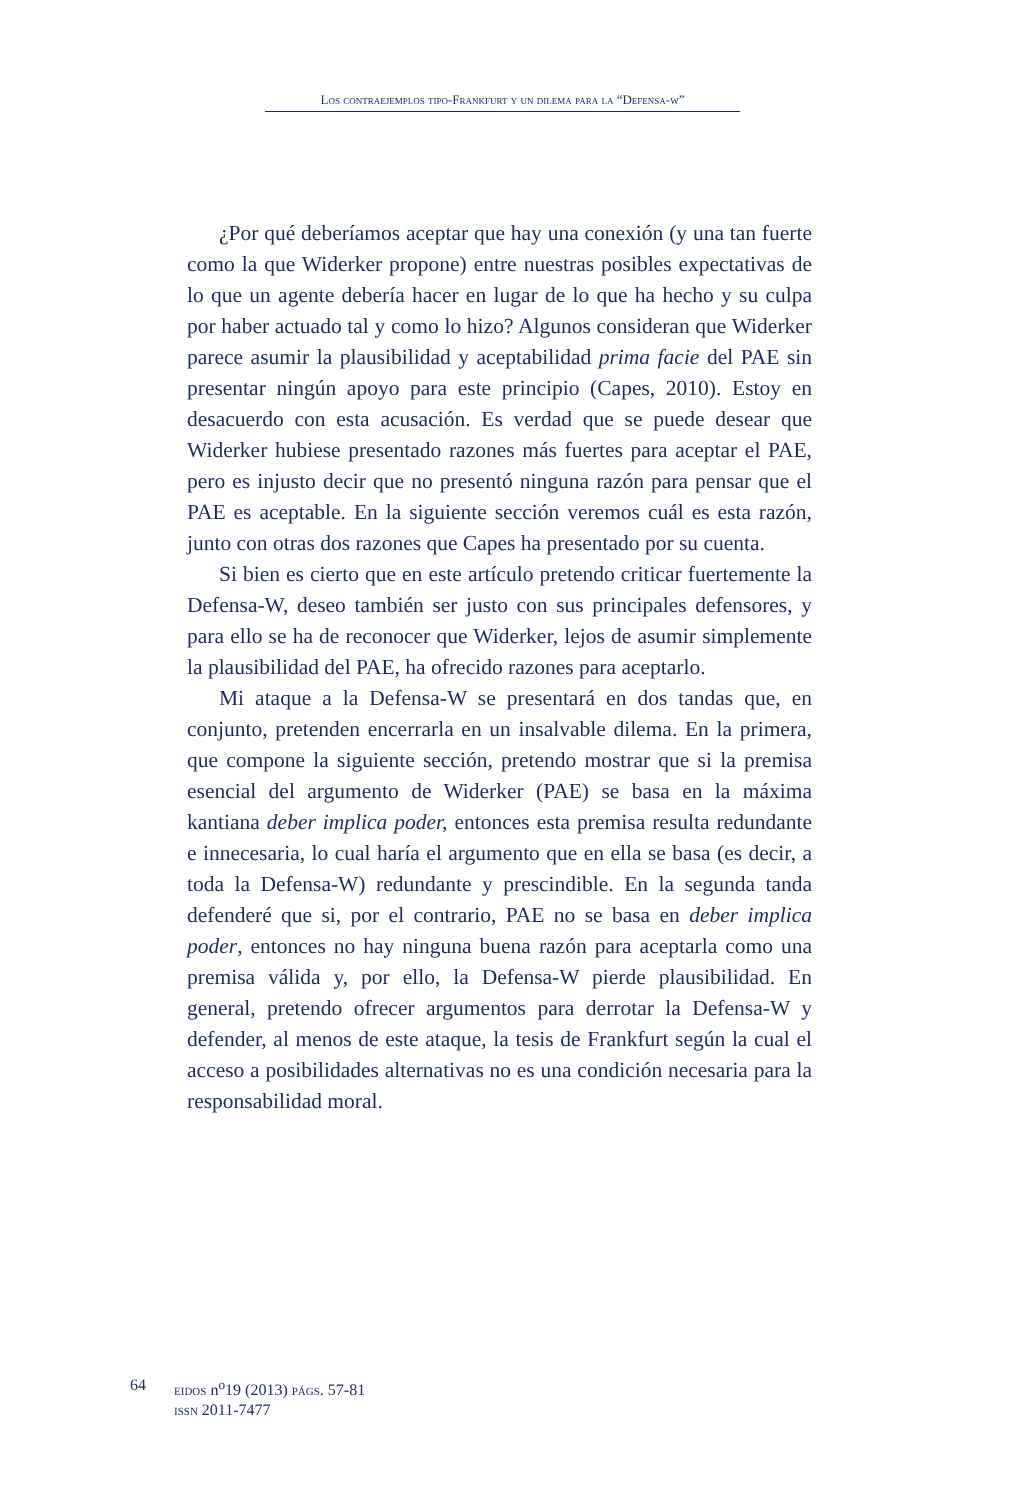Los contraejemplos tipo-Frankfurt y un dilema para la “Defensa-w”
¿Por qué deberíamos aceptar que hay una conexión (y una tan fuerte como la que Widerker propone) entre nuestras posibles expectativas de lo que un agente debería hacer en lugar de lo que ha hecho y su culpa por haber actuado tal y como lo hizo? Algunos consideran que Widerker parece asumir la plausibilidad y aceptabilidad prima facie del PAE sin presentar ningún apoyo para este principio (Capes, 2010). Estoy en desacuerdo con esta acusación. Es verdad que se puede desear que Widerker hubiese presentado razones más fuertes para aceptar el PAE, pero es injusto decir que no presentó ninguna razón para pensar que el PAE es aceptable. En la siguiente sección veremos cuál es esta razón, junto con otras dos razones que Capes ha presentado por su cuenta.
Si bien es cierto que en este artículo pretendo criticar fuertemente la Defensa-W, deseo también ser justo con sus principales defensores, y para ello se ha de reconocer que Widerker, lejos de asumir simplemente la plausibilidad del PAE, ha ofrecido razones para aceptarlo.
Mi ataque a la Defensa-W se presentará en dos tandas que, en conjunto, pretenden encerrarla en un insalvable dilema. En la primera, que compone la siguiente sección, pretendo mostrar que si la premisa esencial del argumento de Widerker (PAE) se basa en la máxima kantiana deber implica poder, entonces esta premisa resulta redundante e innecesaria, lo cual haría el argumento que en ella se basa (es decir, a toda la Defensa-W) redundante y prescindible. En la segunda tanda defenderé que si, por el contrario, PAE no se basa en deber implica poder, entonces no hay ninguna buena razón para aceptarla como una premisa válida y, por ello, la Defensa-W pierde plausibilidad. En general, pretendo ofrecer argumentos para derrotar la Defensa-W y defender, al menos de este ataque, la tesis de Frankfurt según la cual el acceso a posibilidades alternativas no es una condición necesaria para la responsabilidad moral.
64 eidos n<sup>o</sup>19 (2013) págs. 57-81
issn 2011-7477